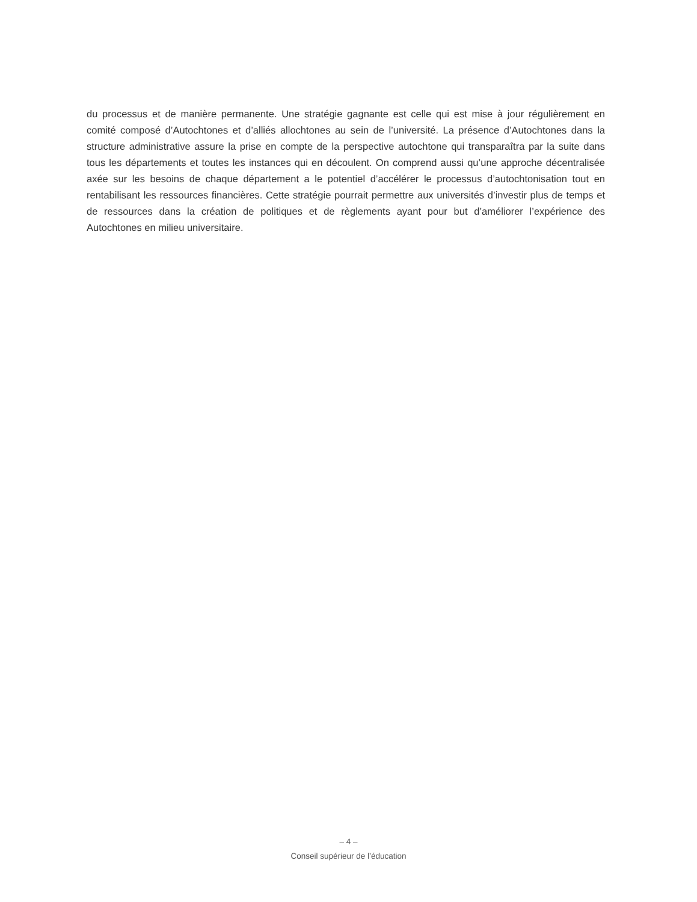du processus et de manière permanente. Une stratégie gagnante est celle qui est mise à jour régulièrement en comité composé d’Autochtones et d’alliés allochtones au sein de l’université. La présence d’Autochtones dans la structure administrative assure la prise en compte de la perspective autochtone qui transparaîtra par la suite dans tous les départements et toutes les instances qui en découlent. On comprend aussi qu’une approche décentralisée axée sur les besoins de chaque département a le potentiel d’accélérer le processus d’autochtonisation tout en rentabilisant les ressources financières. Cette stratégie pourrait permettre aux universités d’investir plus de temps et de ressources dans la création de politiques et de règlements ayant pour but d’améliorer l’expérience des Autochtones en milieu universitaire.
– 4 –
Conseil supérieur de l’éducation